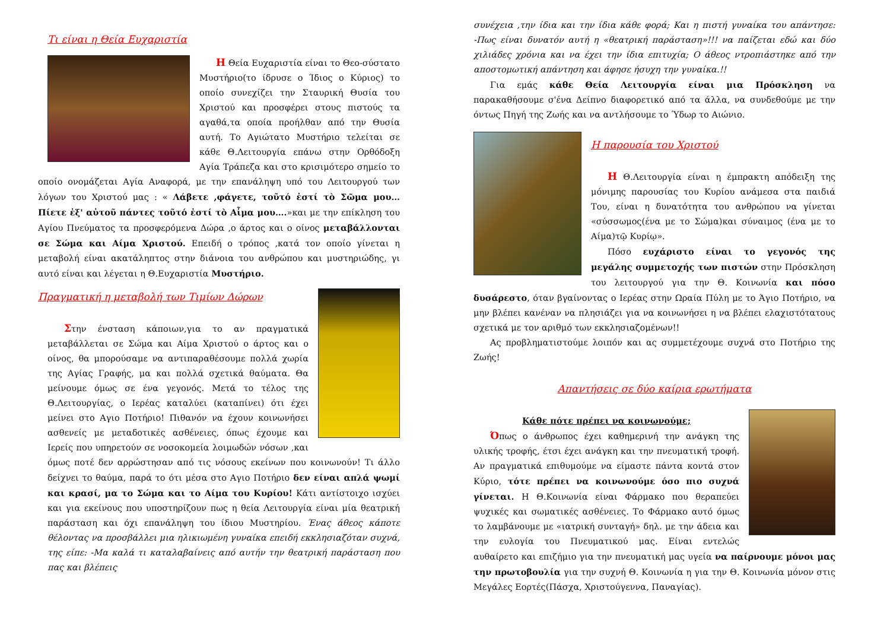Τι είναι η Θεία Ευχαριστία
Η Θεία Ευχαριστία είναι το Θεο-σύστατο Μυστήριο(το ίδρυσε ο Ίδιος ο Κύριος) το οποίο συνεχίζει την Σταυρική Θυσία του Χριστού και προσφέρει στους πιστούς τα αγαθά,τα οποία προήλθαν από την Θυσία αυτή. Το Αγιώτατο Μυστήριο τελείται σε κάθε Θ.Λειτουργία επάνω στην Ορθόδοξη Αγία Τράπεζα και στο κρισιμότερο σημείο το οποίο ονομάζεται Αγία Αναφορά, με την επανάληψη υπό του Λειτουργού των λόγων του Χριστού μας : « Λάβετε ,φάγετε, τοῦτό ἐστί τὸ Σῶμα μου… Πίετε ἐξ' αὐτοῦ πάντες τοῦτό ἐστί τὸ Αἷμα μου….»και με την επίκληση του Αγίου Πνεύματος τα προσφερόμενα Δώρα ,ο άρτος και ο οίνος μεταβάλλονται σε Σώμα και Αίμα Χριστού. Επειδή ο τρόπος ,κατά τον οποίο γίνεται η μεταβολή είναι ακατάληπτος στην διάνοια του ανθρώπου και μυστηριώδης, γι αυτό είναι και λέγεται η Θ.Ευχαριστία Μυστήριο.
Πραγματική η μεταβολή των Τιμίων Δώρων
Στην ένσταση κάποιων,για το αν πραγματικά μεταβάλλεται σε Σώμα και Αίμα Χριστού ο άρτος και ο οίνος, θα μπορούσαμε να αντιπαραθέσουμε πολλά χωρία της Αγίας Γραφής, μα και πολλά σχετικά θαύματα. Θα μείνουμε όμως σε ένα γεγονός. Μετά το τέλος της Θ.Λειτουργίας, ο Ιερέας καταλύει (καταπίνει) ότι έχει μείνει στο Αγιο Ποτήριο! Πιθανόν να έχουν κοινωνήσει ασθενείς με μεταδοτικές ασθένειες, όπως έχουμε και Ιερείς που υπηρετούν σε νοσοκομεία λοιμωδών νόσων ,και όμως ποτέ δεν αρρώστησαν από τις νόσους εκείνων που κοινωνούν! Τι άλλο δείχνει το θαύμα, παρά το ότι μέσα στο Αγιο Ποτήριο δεν είναι απλά ψωμί και κρασί, μα το Σώμα και το Αίμα του Κυρίου! Κάτι αντίστοιχο ισχύει και για εκείνους που υποστηρίζουν πως η θεία Λειτουργία είναι μία θεατρική παράσταση και όχι επανάληψη του ίδιου Μυστηρίου. Ένας άθεος κάποτε θέλοντας να προσβάλλει μια ηλικιωμένη γυναίκα επειδή εκκλησιαζόταν συχνά, της είπε: -Μα καλά τι καταλαβαίνεις από αυτήν την θεατρική παράσταση που πας και βλέπεις
συνέχεια ,την ίδια και την ίδια κάθε φορά; Και η πιστή γυναίκα του απάντησε: -Πως είναι δυνατόν αυτή η «θεατρική παράσταση»!!! να παίζεται εδώ και δύο χιλιάδες χρόνια και να έχει την ίδια επιτυχία; Ο άθεος ντροπιάστηκε από την αποστομωτική απάντηση και άφησε ήσυχη την γυναίκα.!!
Για εμάς κάθε Θεία Λειτουργία είναι μια Πρόσκληση να παρακαθήσουμε σ'ένα Δείπνο διαφορετικό από τα άλλα, να συνδεθούμε με την όντως Πηγή της Ζωής και να αντλήσουμε το Ύδωρ το Αιώνιο.
Η παρουσία του Χριστού
Η Θ.Λειτουργία είναι η έμπρακτη απόδειξη της μόνιμης παρουσίας του Κυρίου ανάμεσα στα παιδιά Του, είναι η δυνατότητα του ανθρώπου να γίνεται «σύσσωμος(ένα με το Σώμα)και σύναιμος (ένα με το Αίμα)τῷ Κυρίῳ».
Πόσο ευχάριστο είναι το γεγονός της μεγάλης συμμετοχής των πιστών στην Πρόσκληση του λειτουργού για την Θ. Κοινωνία και πόσο δυσάρεστο, όταν βγαίνοντας ο Ιερέας στην Ωραία Πύλη με το Άγιο Ποτήριο, να μην βλέπει κανέναν να πλησιάζει για να κοινωνήσει η να βλέπει ελαχιστότατους σχετικά με τον αριθμό των εκκλησιαζομένων!!
Ας προβληματιστούμε λοιπόν και ας συμμετέχουμε συχνά στο Ποτήριο της Ζωής!
Απαντήσεις σε δύο καίρια ερωτήματα
Κάθε πότε πρέπει να κοινωνούμε;
Όπως ο άνθρωπος έχει καθημερινή την ανάγκη της υλικής τροφής, έτσι έχει ανάγκη και την πνευματική τροφή. Αν πραγματικά επιθυμούμε να είμαστε πάντα κοντά στον Κύριο, τότε πρέπει να κοινωνούμε όσο πιο συχνά γίνεται. Η Θ.Κοινωνία είναι Φάρμακο που θεραπεύει ψυχικές και σωματικές ασθένειες. Το Φάρμακο αυτό όμως το λαμβάνουμε με «ιατρική συνταγή» δηλ. με την άδεια και την ευλογία του Πνευματικού μας. Είναι εντελώς αυθαίρετο και επιζήμιο για την πνευματική μας υγεία να παίρνουμε μόνοι μας την πρωτοβουλία για την συχνή Θ. Κοινωνία η για την Θ. Κοινωνία μόνον στις Μεγάλες Εορτές(Πάσχα, Χριστούγεννα, Παναγίας).